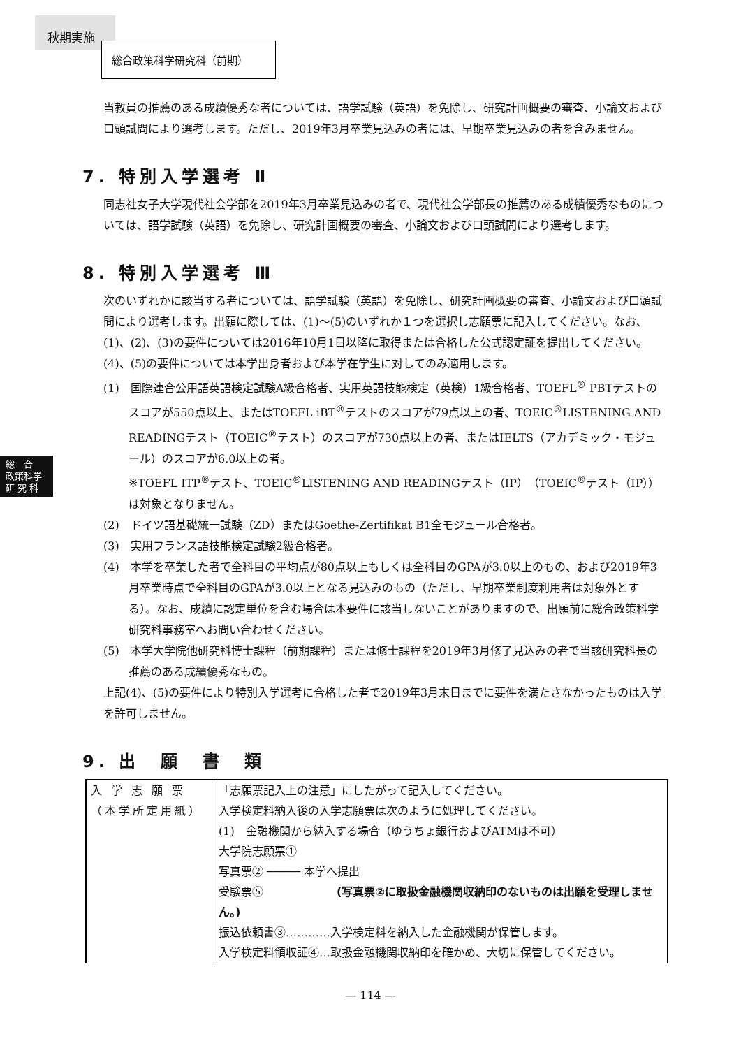秋期実施
総合政策科学研究科（前期）
総　合
政策科学
研 究 科
当教員の推薦のある成績優秀な者については、語学試験（英語）を免除し、研究計画概要の審査、小論文および口頭試問により選考します。ただし、2019年3月卒業見込みの者には、早期卒業見込みの者を含みません。
7. 特別入学選考 Ⅱ
同志社女子大学現代社会学部を2019年3月卒業見込みの者で、現代社会学部長の推薦のある成績優秀なものについては、語学試験（英語）を免除し、研究計画概要の審査、小論文および口頭試問により選考します。
8. 特別入学選考 Ⅲ
次のいずれかに該当する者については、語学試験（英語）を免除し、研究計画概要の審査、小論文および口頭試問により選考します。出願に際しては、(1)〜(5)のいずれか１つを選択し志願票に記入してください。なお、(1)、(2)、(3)の要件については2016年10月1日以降に取得または合格した公式認定証を提出してください。(4)、(5)の要件については本学出身者および本学在学生に対してのみ適用します。
(1)　国際連合公用語英語検定試験A級合格者、実用英語技能検定（英検）1級合格者、TOEFL<sup>®</sup> PBTテストのスコアが550点以上、またはTOEFL iBT<sup>®</sup>テストのスコアが79点以上の者、TOEIC<sup>®</sup>LISTENING AND READINGテスト（TOEIC<sup>®</sup>テスト）のスコアが730点以上の者、またはIELTS（アカデミック・モジュール）のスコアが6.0以上の者。
※TOEFL ITP<sup>®</sup>テスト、TOEIC<sup>®</sup>LISTENING AND READINGテスト（IP）（TOEIC<sup>®</sup>テスト（IP））は対象となりません。
(2)　ドイツ語基礎統一試験（ZD）またはGoethe-Zertifikat B1全モジュール合格者。
(3)　実用フランス語技能検定試験2級合格者。
(4)　本学を卒業した者で全科目の平均点が80点以上もしくは全科目のGPAが3.0以上のもの、および2019年3月卒業時点で全科目のGPAが3.0以上となる見込みのもの（ただし、早期卒業制度利用者は対象外とする）。なお、成績に認定単位を含む場合は本要件に該当しないことがありますので、出願前に総合政策科学研究科事務室へお問い合わせください。
(5)　本学大学院他研究科博士課程（前期課程）または修士課程を2019年3月修了見込みの者で当該研究科長の推薦のある成績優秀なもの。
上記(4)、(5)の要件により特別入学選考に合格した者で2019年3月末日までに要件を満たさなかったものは入学を許可しません。
9. 出　願　書　類
| 入 学 志 願 票 （本学所定用紙） | 「志願票記入上の注意」にしたがって記入してください。 入学検定料納入後の入学志願票は次のように処理してください。 (1) 金融機関から納入する場合（ゆうちょ銀行およびATMは不可） 大学院志願票① 写真票② ───── 本学へ提出 受験票⑤ (写真票②に取扱金融機関収納印のないものは出願を受理しません。) 振込依頼書③…………入学検定料を納入した金融機関が保管します。 入学検定料領収証④…取扱金融機関収納印を確かめ、大切に保管してください。 |
— 114 —